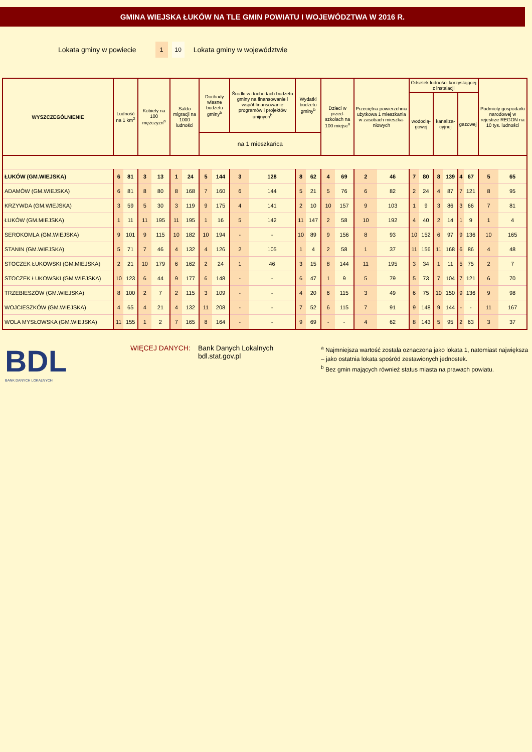GMINA WIEJSKA ŁUKÓW NA TLE GMIN POWIATU I WOJEWÓDZTWA W 2016 R.
Lokata gminy w powiecie 1 10 Lokata gminy w województwie
| WYSZCZEGÓLNIENIE | Ludność na 1 km<sup>2</sup> | | Kobiety na 100 mężczyzn<sup>a</sup> | | Saldo migracji na 1000 ludności | | Dochody własne budżetu gminy<sup>b</sup> | | Środki w dochodach budżetu gminy na finansowanie i współ-finansowanie programów i projektów unijnych<sup>b</sup> | | Wydatki budżetu gminy<sup>b</sup> | | Dzieci w przed-szkolach na 100 miejsc<sup>a</sup> | | Przeciętna powierzchnia użytkowa 1 mieszkania w zasobach mieszka-niowych | | Odsetek ludności korzystającej z instalacji | | | | | | Podmioty gospodarki narodowej w rejestrze REGON na 10 tys. ludności | |
| --- | --- | --- | --- | --- | --- | --- | --- | --- | --- | --- | --- | --- | --- | --- | --- | --- | --- | --- | --- | --- | --- | --- | --- | --- |
| | | | | | | | | | | | | | | | | | wodocią-gowej | | kanaliza-cyjnej | | gazowej | | | |
| | | | | | | | na 1 mieszkańca | | | | | | | | | | | | | | | | | |
| ŁUKÓW (GM.WIEJSKA) | 6 | 81 | 3 | 13 | 1 | 24 | 5 | 144 | 3 | 128 | 8 | 62 | 4 | 69 | 2 | 46 | 7 | 80 | 8 | 139 | 4 | 67 | 5 | 65 |
| ADAMÓW (GM.WIEJSKA) | 6 | 81 | 8 | 80 | 8 | 168 | 7 | 160 | 6 | 144 | 5 | 21 | 5 | 76 | 6 | 82 | 2 | 24 | 4 | 87 | 7 | 121 | 8 | 95 |
| KRZYWDA (GM.WIEJSKA) | 3 | 59 | 5 | 30 | 3 | 119 | 9 | 175 | 4 | 141 | 2 | 10 | 10 | 157 | 9 | 103 | 1 | 9 | 3 | 86 | 3 | 66 | 7 | 81 |
| ŁUKÓW (GM.MIEJSKA) | 1 | 11 | 11 | 195 | 11 | 195 | 1 | 16 | 5 | 142 | 11 | 147 | 2 | 58 | 10 | 192 | 4 | 40 | 2 | 14 | 1 | 9 | 1 | 4 |
| SEROKOMLA (GM.WIEJSKA) | 9 | 101 | 9 | 115 | 10 | 182 | 10 | 194 | - | - | 10 | 89 | 9 | 156 | 8 | 93 | 10 | 152 | 6 | 97 | 9 | 136 | 10 | 165 |
| STANIN (GM.WIEJSKA) | 5 | 71 | 7 | 46 | 4 | 132 | 4 | 126 | 2 | 105 | 1 | 4 | 2 | 58 | 1 | 37 | 11 | 156 | 11 | 168 | 6 | 86 | 4 | 48 |
| STOCZEK ŁUKOWSKI (GM.MIEJSKA) | 2 | 21 | 10 | 179 | 6 | 162 | 2 | 24 | 1 | 46 | 3 | 15 | 8 | 144 | 11 | 195 | 3 | 34 | 1 | 11 | 5 | 75 | 2 | 7 |
| STOCZEK ŁUKOWSKI (GM.WIEJSKA) | 10 | 123 | 6 | 44 | 9 | 177 | 6 | 148 | - | - | 6 | 47 | 1 | 9 | 5 | 79 | 5 | 73 | 7 | 104 | 7 | 121 | 6 | 70 |
| TRZEBIESZÓW (GM.WIEJSKA) | 8 | 100 | 2 | 7 | 2 | 115 | 3 | 109 | - | - | 4 | 20 | 6 | 115 | 3 | 49 | 6 | 75 | 10 | 150 | 9 | 136 | 9 | 98 |
| WOJCIESZKÓW (GM.WIEJSKA) | 4 | 65 | 4 | 21 | 4 | 132 | 11 | 208 | - | - | 7 | 52 | 6 | 115 | 7 | 91 | 9 | 148 | 9 | 144 | - | - | 11 | 167 |
| WOLA MYSŁOWSKA (GM.WIEJSKA) | 11 | 155 | 1 | 2 | 7 | 165 | 8 | 164 | - | - | 9 | 69 | - | - | 4 | 62 | 8 | 143 | 5 | 95 | 2 | 63 | 3 | 37 |
BDL
BANK DANYCH LOKALNYCH
WIĘCEJ DANYCH: Bank Danych Lokalnych
bdl.stat.gov.pl
<sup>a</sup> Najmniejsza wartość została oznaczona jako lokata 1, natomiast największa – jako ostatnia lokata spośród zestawionych jednostek.
<sup>b</sup> Bez gmin mających również status miasta na prawach powiatu.